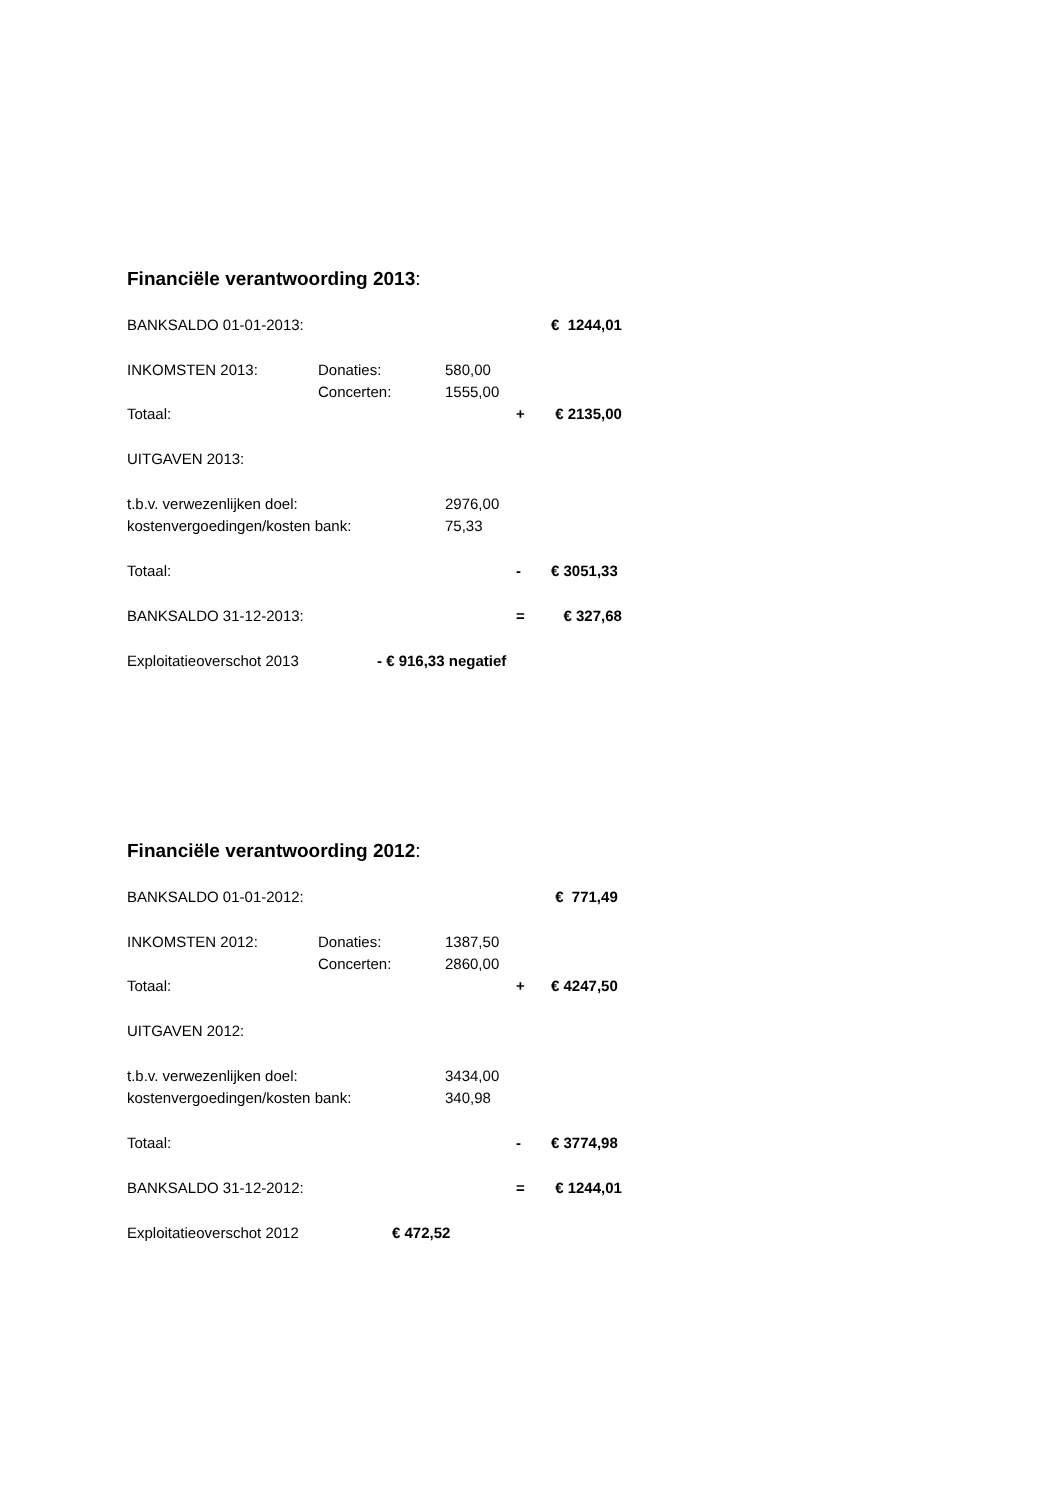Financiële verantwoording 2013:
BANKSALDO 01-01-2013: € 1244,01
INKOMSTEN 2013: Donaties: 580,00
Concerten: 1555,00
Totaal: + € 2135,00
UITGAVEN 2013:
t.b.v. verwezenlijken doel: 2976,00
kostenvergoedingen/kosten bank: 75,33
Totaal: - € 3051,33
BANKSALDO 31-12-2013: = € 327,68
Exploitatieoverschot 2013 - € 916,33 negatief
Financiële verantwoording 2012:
BANKSALDO 01-01-2012: € 771,49
INKOMSTEN 2012: Donaties: 1387,50
Concerten: 2860,00
Totaal: + € 4247,50
UITGAVEN 2012:
t.b.v. verwezenlijken doel: 3434,00
kostenvergoedingen/kosten bank: 340,98
Totaal: - € 3774,98
BANKSALDO 31-12-2012: = € 1244,01
Exploitatieoverschot 2012 € 472,52